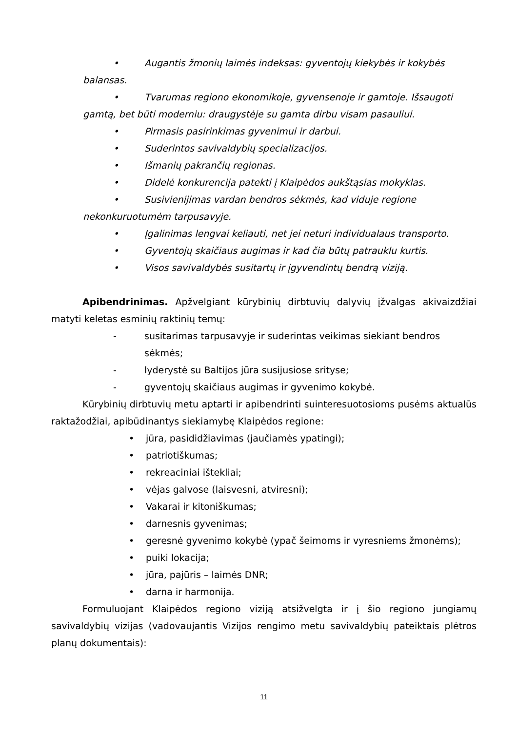• Augantis žmonių laimės indeksas: gyventojų kiekybės ir kokybės
balansas.
• Tvarumas regiono ekonomikoje, gyvensenoje ir gamtoje. Išsaugoti
gamtą, bet būti moderniu: draugystėje su gamta dirbu visam pasauliui.
• Pirmasis pasirinkimas gyvenimui ir darbui.
• Suderintos savivaldybių specializacijos.
• Išmanių pakrančių regionas.
• Didelė konkurencija patekti į Klaipėdos aukštąsias mokyklas.
• Susivienijimas vardan bendros sėkmės, kad viduje regione
nekonkuruotumėm tarpusavyje.
• Įgalinimas lengvai keliauti, net jei neturi individualaus transporto.
• Gyventojų skaičiaus augimas ir kad čia būtų patrauklu kurtis.
• Visos savivaldybės susitartų ir įgyvendintų bendrą viziją.
Apibendrinimas. Apžvelgiant kūrybinių dirbtuvių dalyvių įžvalgas akivaizdžiai matyti keletas esminių raktinių temų:
- susitarimas tarpusavyje ir suderintas veikimas siekiant bendros sėkmės;
- lyderystė su Baltijos jūra susijusiose srityse;
- gyventojų skaičiaus augimas ir gyvenimo kokybė.
Kūrybinių dirbtuvių metu aptarti ir apibendrinti suinteresuotosioms pusėms aktualūs raktažodžiai, apibūdinantys siekiamybę Klaipėdos regione:
• jūra, pasididžiavimas (jaučiamės ypatingi);
• patriotiškumas;
• rekreaciniai ištekliai;
• vėjas galvose (laisvesni, atviresni);
• Vakarai ir kitoniškumas;
• darnesnis gyvenimas;
• geresnė gyvenimo kokybė (ypač šeimoms ir vyresniems žmonėms);
• puiki lokacija;
• jūra, pajūris – laimės DNR;
• darna ir harmonija.
Formuluojant Klaipėdos regiono viziją atsižvelgta ir į šio regiono jungiamų savivaldybių vizijas (vadovaujantis Vizijos rengimo metu savivaldybių pateiktais plėtros planų dokumentais):
11